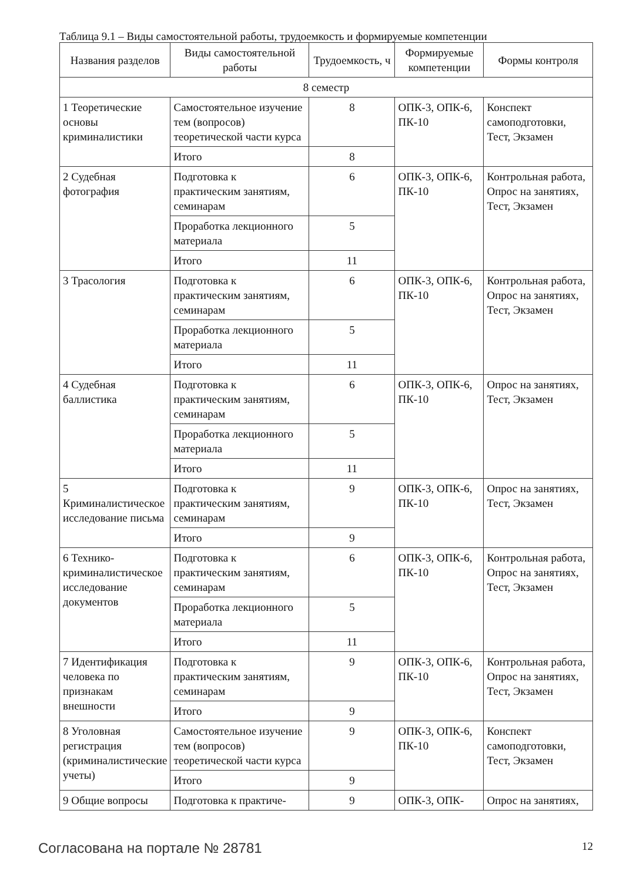Таблица 9.1 – Виды самостоятельной работы, трудоемкость и формируемые компетенции
| Названия разделов | Виды самостоятельной работы | Трудоемкость, ч | Формируемые компетенции | Формы контроля |
| --- | --- | --- | --- | --- |
| 8 семестр | | | | |
| 1 Теоретические основы криминалистики | Самостоятельное изучение тем (вопросов) теоретической части курса | 8 | ОПК-3, ОПК-6, ПК-10 | Конспект самоподготовки, Тест, Экзамен |
| | Итого | 8 | | |
| 2 Судебная фотография | Подготовка к практическим занятиям, семинарам | 6 | ОПК-3, ОПК-6, ПК-10 | Контрольная работа, Опрос на занятиях, Тест, Экзамен |
| | Проработка лекционного материала | 5 | | |
| | Итого | 11 | | |
| 3 Трасология | Подготовка к практическим занятиям, семинарам | 6 | ОПК-3, ОПК-6, ПК-10 | Контрольная работа, Опрос на занятиях, Тест, Экзамен |
| | Проработка лекционного материала | 5 | | |
| | Итого | 11 | | |
| 4 Судебная баллистика | Подготовка к практическим занятиям, семинарам | 6 | ОПК-3, ОПК-6, ПК-10 | Опрос на занятиях, Тест, Экзамен |
| | Проработка лекционного материала | 5 | | |
| | Итого | 11 | | |
| 5 Криминалистическое исследование письма | Подготовка к практическим занятиям, семинарам | 9 | ОПК-3, ОПК-6, ПК-10 | Опрос на занятиях, Тест, Экзамен |
| | Итого | 9 | | |
| 6 Технико-криминалистическое исследование документов | Подготовка к практическим занятиям, семинарам | 6 | ОПК-3, ОПК-6, ПК-10 | Контрольная работа, Опрос на занятиях, Тест, Экзамен |
| | Проработка лекционного материала | 5 | | |
| | Итого | 11 | | |
| 7 Идентификация человека по признакам внешности | Подготовка к практическим занятиям, семинарам | 9 | ОПК-3, ОПК-6, ПК-10 | Контрольная работа, Опрос на занятиях, Тест, Экзамен |
| | Итого | 9 | | |
| 8 Уголовная регистрация (криминалистические учеты) | Самостоятельное изучение тем (вопросов) теоретической части курса | 9 | ОПК-3, ОПК-6, ПК-10 | Конспект самоподготовки, Тест, Экзамен |
| | Итого | 9 | | |
| 9 Общие вопросы | Подготовка к практиче- | 9 | ОПК-3, ОПК- | Опрос на занятиях, |
Согласована на портале № 28781 12